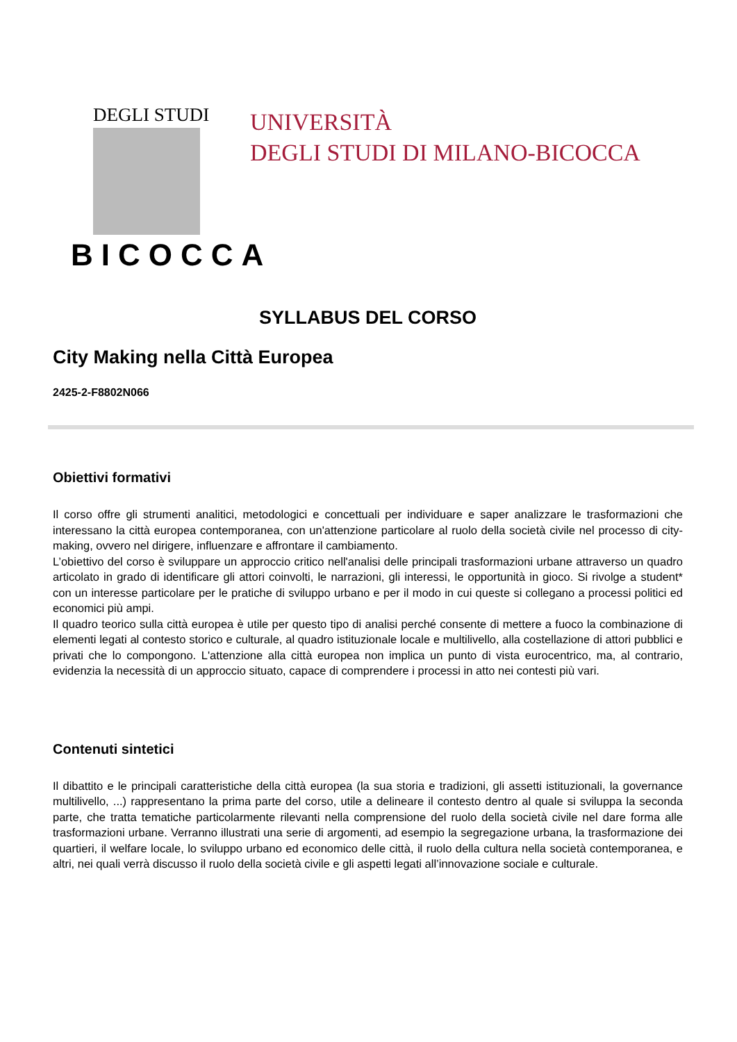DEGLI STUDI
BICOCCA
UNIVERSITÀ
DEGLI STUDI DI MILANO-BICOCCA
SYLLABUS DEL CORSO
City Making nella Città Europea
2425-2-F8802N066
Obiettivi formativi
Il corso offre gli strumenti analitici, metodologici e concettuali per individuare e saper analizzare le trasformazioni che interessano la città europea contemporanea, con un'attenzione particolare al ruolo della società civile nel processo di city-making, ovvero nel dirigere, influenzare e affrontare il cambiamento.
L’obiettivo del corso è sviluppare un approccio critico nell'analisi delle principali trasformazioni urbane attraverso un quadro articolato in grado di identificare gli attori coinvolti, le narrazioni, gli interessi, le opportunità in gioco. Si rivolge a student* con un interesse particolare per le pratiche di sviluppo urbano e per il modo in cui queste si collegano a processi politici ed economici più ampi.
Il quadro teorico sulla città europea è utile per questo tipo di analisi perché consente di mettere a fuoco la combinazione di elementi legati al contesto storico e culturale, al quadro istituzionale locale e multilivello, alla costellazione di attori pubblici e privati che lo compongono. L'attenzione alla città europea non implica un punto di vista eurocentrico, ma, al contrario, evidenzia la necessità di un approccio situato, capace di comprendere i processi in atto nei contesti più vari.
Contenuti sintetici
Il dibattito e le principali caratteristiche della città europea (la sua storia e tradizioni, gli assetti istituzionali, la governance multilivello, ...) rappresentano la prima parte del corso, utile a delineare il contesto dentro al quale si sviluppa la seconda parte, che tratta tematiche particolarmente rilevanti nella comprensione del ruolo della società civile nel dare forma alle trasformazioni urbane. Verranno illustrati una serie di argomenti, ad esempio la segregazione urbana, la trasformazione dei quartieri, il welfare locale, lo sviluppo urbano ed economico delle città, il ruolo della cultura nella società contemporanea, e altri, nei quali verrà discusso il ruolo della società civile e gli aspetti legati all’innovazione sociale e culturale.